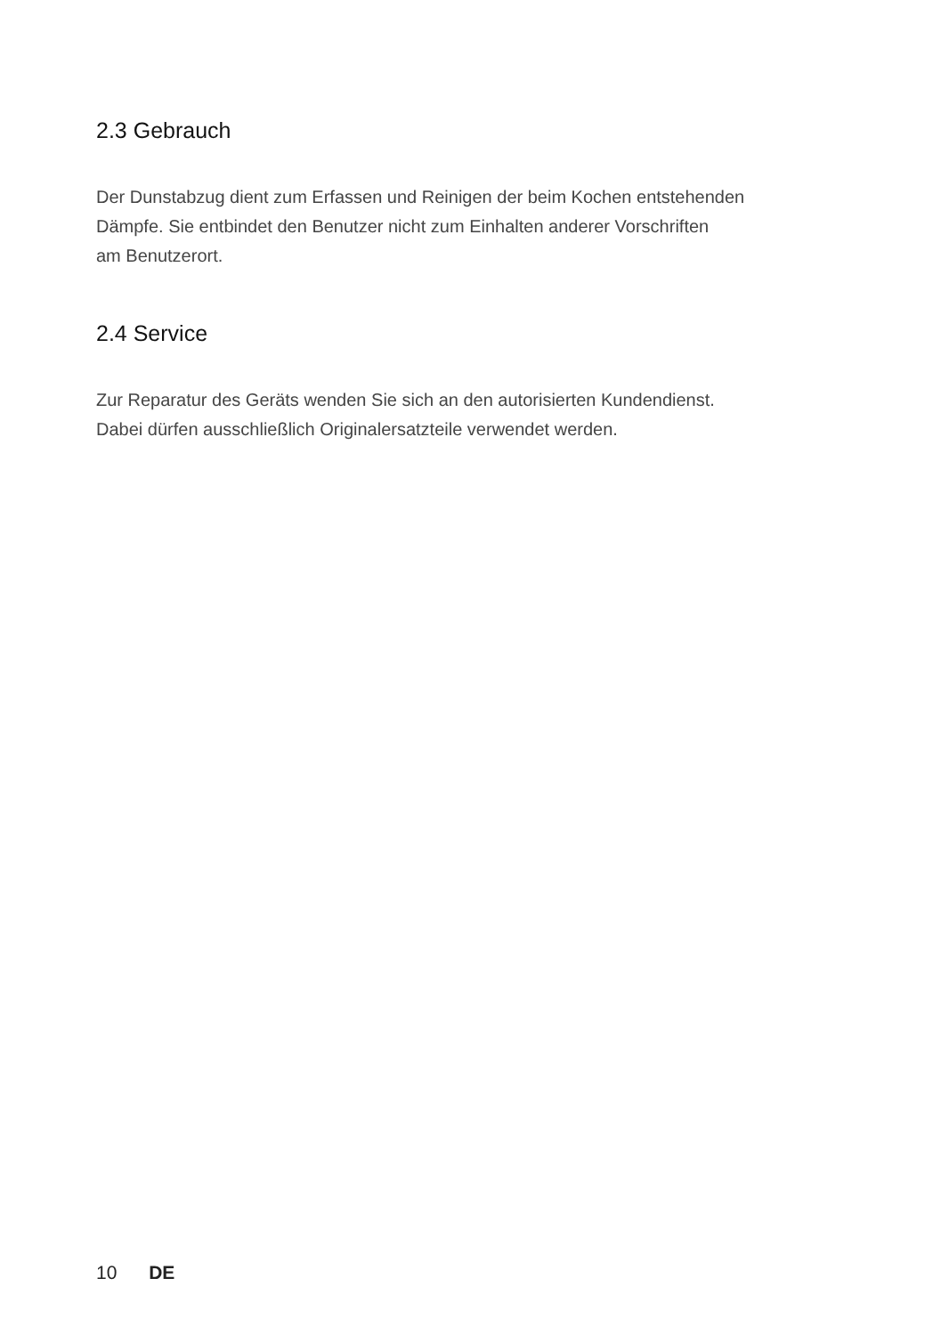2.3 Gebrauch
Der Dunstabzug dient zum Erfassen und Reinigen der beim Kochen entstehenden
Dämpfe. Sie entbindet den Benutzer nicht zum Einhalten anderer Vorschriften
am Benutzerort.
2.4 Service
Zur Reparatur des Geräts wenden Sie sich an den autorisierten Kundendienst.
Dabei dürfen ausschließlich Originalersatzteile verwendet werden.
10 DE